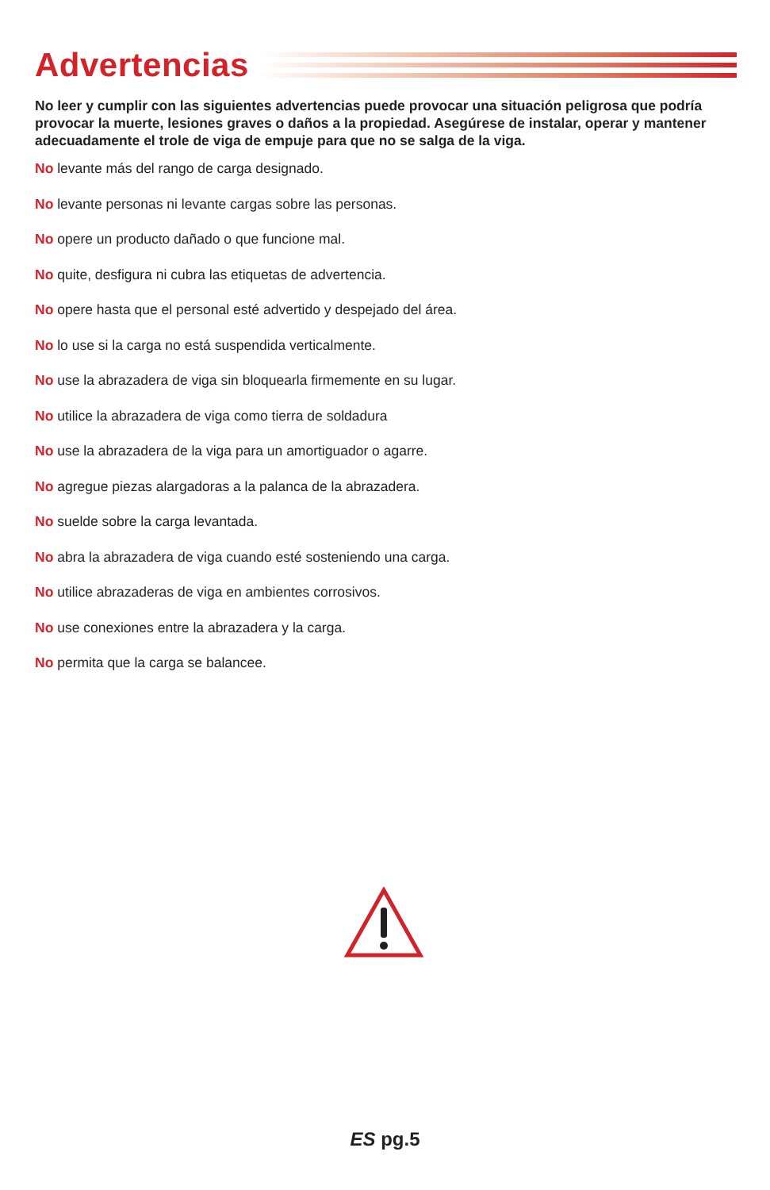Advertencias
No leer y cumplir con las siguientes advertencias puede provocar una situación peligrosa que podría provocar la muerte, lesiones graves o daños a la propiedad. Asegúrese de instalar, operar y mantener adecuadamente el trole de viga de empuje para que no se salga de la viga.
No levante más del rango de carga designado.
No levante personas ni levante cargas sobre las personas.
No opere un producto dañado o que funcione mal.
No quite, desfigura ni cubra las etiquetas de advertencia.
No opere hasta que el personal esté advertido y despejado del área.
No lo use si la carga no está suspendida verticalmente.
No use la abrazadera de viga sin bloquearla firmemente en su lugar.
No utilice la abrazadera de viga como tierra de soldadura
No use la abrazadera de la viga para un amortiguador o agarre.
No agregue piezas alargadoras a la palanca de la abrazadera.
No suelde sobre la carga levantada.
No abra la abrazadera de viga cuando esté sosteniendo una carga.
No utilice abrazaderas de viga en ambientes corrosivos.
No use conexiones entre la abrazadera y la carga.
No permita que la carga se balancee.
ES pg.5